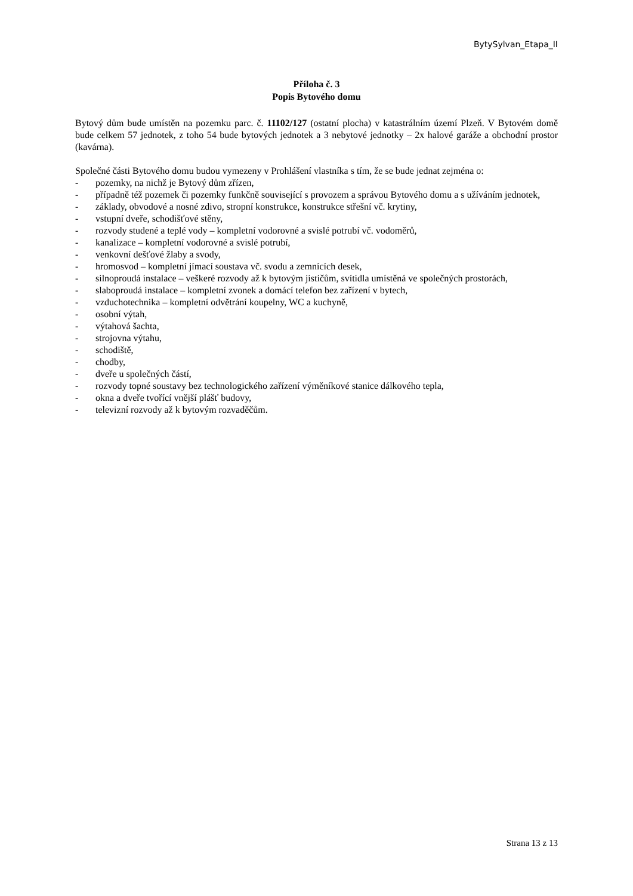BytySylvan_Etapa_II
Příloha č. 3
Popis Bytového domu
Bytový dům bude umístěn na pozemku parc. č. 11102/127 (ostatní plocha) v katastrálním území Plzeň. V Bytovém domě bude celkem 57 jednotek, z toho 54 bude bytových jednotek a 3 nebytové jednotky – 2x halové garáže a obchodní prostor (kavárna).
Společné části Bytového domu budou vymezeny v Prohlášení vlastníka s tím, že se bude jednat zejména o:
- pozemky, na nichž je Bytový dům zřízen,
- případně též pozemek či pozemky funkčně související s provozem a správou Bytového domu a s užíváním jednotek,
- základy, obvodové a nosné zdivo, stropní konstrukce, konstrukce střešní vč. krytiny,
- vstupní dveře, schodišťové stěny,
- rozvody studené a teplé vody – kompletní vodorovné a svislé potrubí vč. vodoměrů,
- kanalizace – kompletní vodorovné a svislé potrubí,
- venkovní dešťové žlaby a svody,
- hromosvod – kompletní jímací soustava vč. svodu a zemnících desek,
- silnoproudá instalace – veškeré rozvody až k bytovým jističům, svítidla umístěná ve společných prostorách,
- slaboproudá instalace – kompletní zvonek a domácí telefon bez zařízení v bytech,
- vzduchotechnika – kompletní odvětrání koupelny, WC a kuchyně,
- osobní výtah,
- výtahová šachta,
- strojovna výtahu,
- schodiště,
- chodby,
- dveře u společných částí,
- rozvody topné soustavy bez technologického zařízení výměníkové stanice dálkového tepla,
- okna a dveře tvořící vnější plášť budovy,
- televizní rozvody až k bytovým rozvaděčům.
Strana 13 z 13